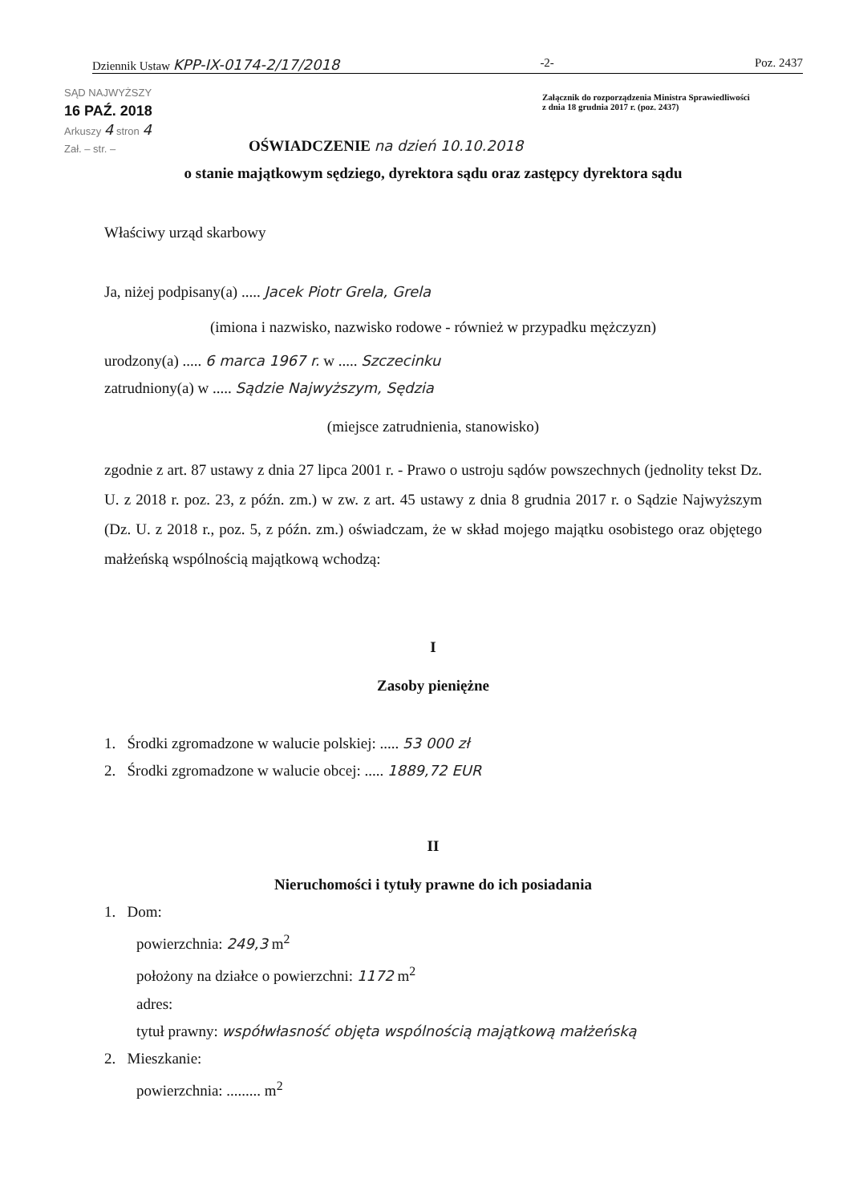Dziennik Ustaw KPP-IX-0174-2/17/2018 -2- Poz. 2437
SĄD NAJWYŻSZY
16 PAŹ. 2018
Arkuszy 4 stron 4
Zał. – str. –
Załącznik do rozporządzenia Ministra Sprawiedliwości
z dnia 18 grudnia 2017 r. (poz. 2437)
OŚWIADCZENIE na dzień 10.10.2018
o stanie majątkowym sędziego, dyrektora sądu oraz zastępcy dyrektora sądu
Właściwy urząd skarbowy
Ja, niżej podpisany(a) ..... Jacek Piotr Grela, Grela
(imiona i nazwisko, nazwisko rodowe - również w przypadku mężczyzn)
urodzony(a) ..... 6 marca 1967 r. w ..... Szczecinku
zatrudniony(a) w ..... Sądzie Najwyższym, Sędzia
(miejsce zatrudnienia, stanowisko)
zgodnie z art. 87 ustawy z dnia 27 lipca 2001 r. - Prawo o ustroju sądów powszechnych (jednolity tekst Dz. U. z 2018 r. poz. 23, z późn. zm.) w zw. z art. 45 ustawy z dnia 8 grudnia 2017 r. o Sądzie Najwyższym (Dz. U. z 2018 r., poz. 5, z późn. zm.) oświadczam, że w skład mojego majątku osobistego oraz objętego małżeńską wspólnością majątkową wchodzą:
I
Zasoby pieniężne
1. Środki zgromadzone w walucie polskiej: ..... 53 000 zł
2. Środki zgromadzone w walucie obcej: ..... 1889,72 EUR
II
Nieruchomości i tytuły prawne do ich posiadania
1. Dom:
powierzchnia: 249,3 m<sup>2</sup>
położony na działce o powierzchni: 1172 m<sup>2</sup>
adres:
tytuł prawny: współwłasność objęta wspólnością majątkową małżeńską
2. Mieszkanie:
powierzchnia: ......... m<sup>2</sup>